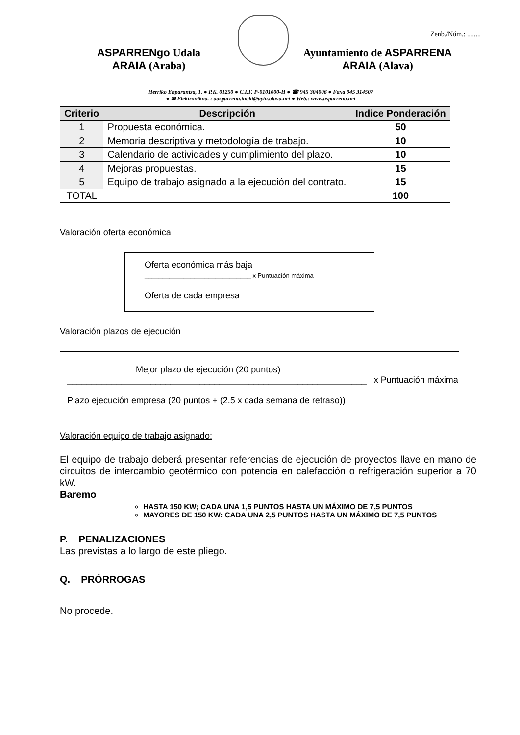Zenb./Núm.: ........
ASPARRENgo Udala
ARAIA (Araba)
Ayuntamiento de ASPARRENA
ARAIA (Alava)
Herriko Enparantza, 1. ● P.K. 01250 ● C.I.F. P-0101000-H ● ☎ 945 304006 ● Faxa 945 314507
● ✉ Elektronikoa. : aasparrena.inaki@ayto.alava.net ● Web.: www.asparrena.net
| Criterio | Descripción | Indice Ponderación |
| --- | --- | --- |
| 1 | Propuesta económica. | 50 |
| 2 | Memoria descriptiva y metodología de trabajo. | 10 |
| 3 | Calendario de actividades y cumplimiento del plazo. | 10 |
| 4 | Mejoras propuestas. | 15 |
| 5 | Equipo de trabajo asignado a la ejecución del contrato. | 15 |
| TOTAL | | 100 |
Valoración oferta económica
Oferta económica más baja
______________________________ x Puntuación máxima
Oferta de cada empresa
Valoración plazos de ejecución
Mejor plazo de ejecución (20 puntos)
_____________________________________________________________ x Puntuación máxima
Plazo ejecución empresa (20 puntos + (2.5 x cada semana de retraso))
Valoración equipo de trabajo asignado:
El equipo de trabajo deberá presentar referencias de ejecución de proyectos llave en mano de circuitos de intercambio geotérmico con potencia en calefacción o refrigeración superior a 70 kW.
Baremo
HASTA 150 KW; CADA UNA 1,5 PUNTOS HASTA UN MÁXIMO DE 7,5 PUNTOS
MAYORES DE 150 KW: CADA UNA 2,5 PUNTOS HASTA UN MÁXIMO DE 7,5 PUNTOS
P. PENALIZACIONES
Las previstas a lo largo de este pliego.
Q. PRÓRROGAS
No procede.